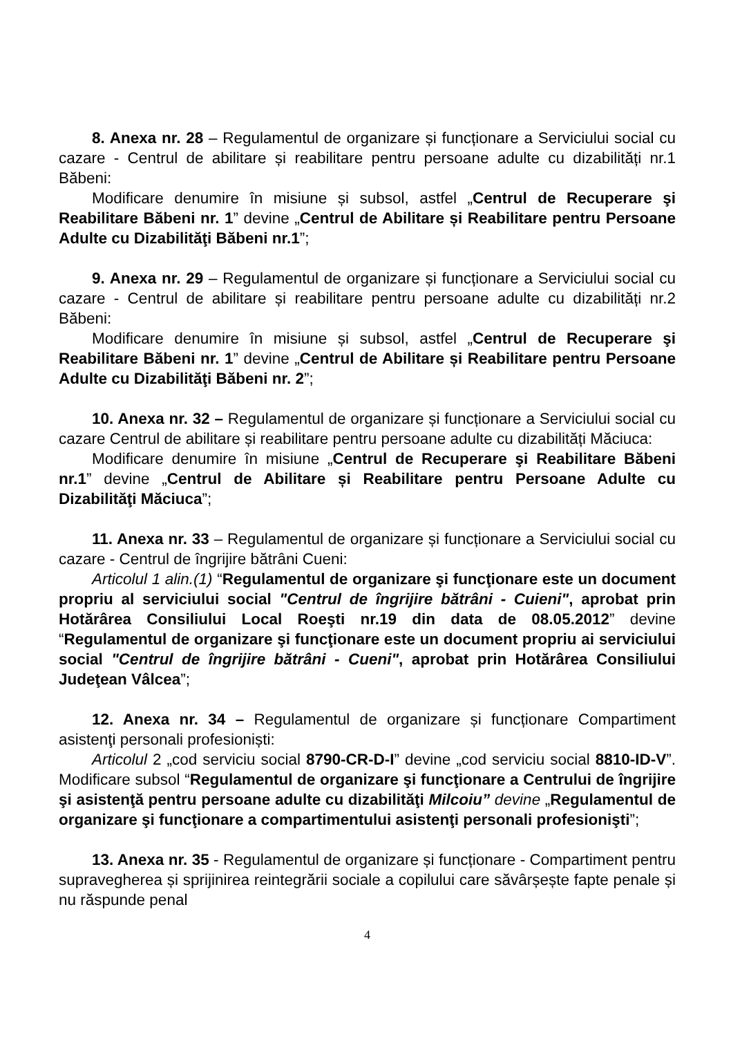8. Anexa nr. 28 – Regulamentul de organizare și funcționare a Serviciului social cu cazare - Centrul de abilitare și reabilitare pentru persoane adulte cu dizabilități nr.1 Băbeni:
Modificare denumire în misiune și subsol, astfel „Centrul de Recuperare şi Reabilitare Băbeni nr. 1” devine „Centrul de Abilitare și Reabilitare pentru Persoane Adulte cu Dizabilităţi Băbeni nr.1”;
9. Anexa nr. 29 – Regulamentul de organizare și funcționare a Serviciului social cu cazare - Centrul de abilitare și reabilitare pentru persoane adulte cu dizabilități nr.2 Băbeni:
Modificare denumire în misiune și subsol, astfel „Centrul de Recuperare şi Reabilitare Băbeni nr. 1” devine „Centrul de Abilitare și Reabilitare pentru Persoane Adulte cu Dizabilităţi Băbeni nr. 2”;
10. Anexa nr. 32 – Regulamentul de organizare și funcționare a Serviciului social cu cazare Centrul de abilitare și reabilitare pentru persoane adulte cu dizabilități Măciuca:
Modificare denumire în misiune „Centrul de Recuperare şi Reabilitare Băbeni nr.1” devine „Centrul de Abilitare și Reabilitare pentru Persoane Adulte cu Dizabilităţi Măciuca”;
11. Anexa nr. 33 – Regulamentul de organizare și funcționare a Serviciului social cu cazare - Centrul de îngrijire bătrâni Cueni:
Articolul 1 alin.(1) “Regulamentul de organizare şi funcţionare este un document propriu al serviciului social "Centrul de îngrijire bătrâni - Cuieni", aprobat prin Hotărârea Consiliului Local Roeşti nr.19 din data de 08.05.2012” devine “Regulamentul de organizare şi funcţionare este un document propriu ai serviciului social "Centrul de îngrijire bătrâni - Cueni", aprobat prin Hotărârea Consiliului Judeţean Vâlcea”;
12. Anexa nr. 34 – Regulamentul de organizare și funcționare Compartiment asistenţi personali profesioniști:
Articolul 2 „cod serviciu social 8790-CR-D-I” devine „cod serviciu social 8810-ID-V”. Modificare subsol “Regulamentul de organizare şi funcţionare a Centrului de îngrijire şi asistenţă pentru persoane adulte cu dizabilităţi Milcoiu” devine „Regulamentul de organizare şi funcţionare a compartimentului asistenţi personali profesionişti”;
13. Anexa nr. 35 - Regulamentul de organizare și funcționare - Compartiment pentru supravegherea și sprijinirea reintegrării sociale a copilului care săvârșește fapte penale și nu răspunde penal
4